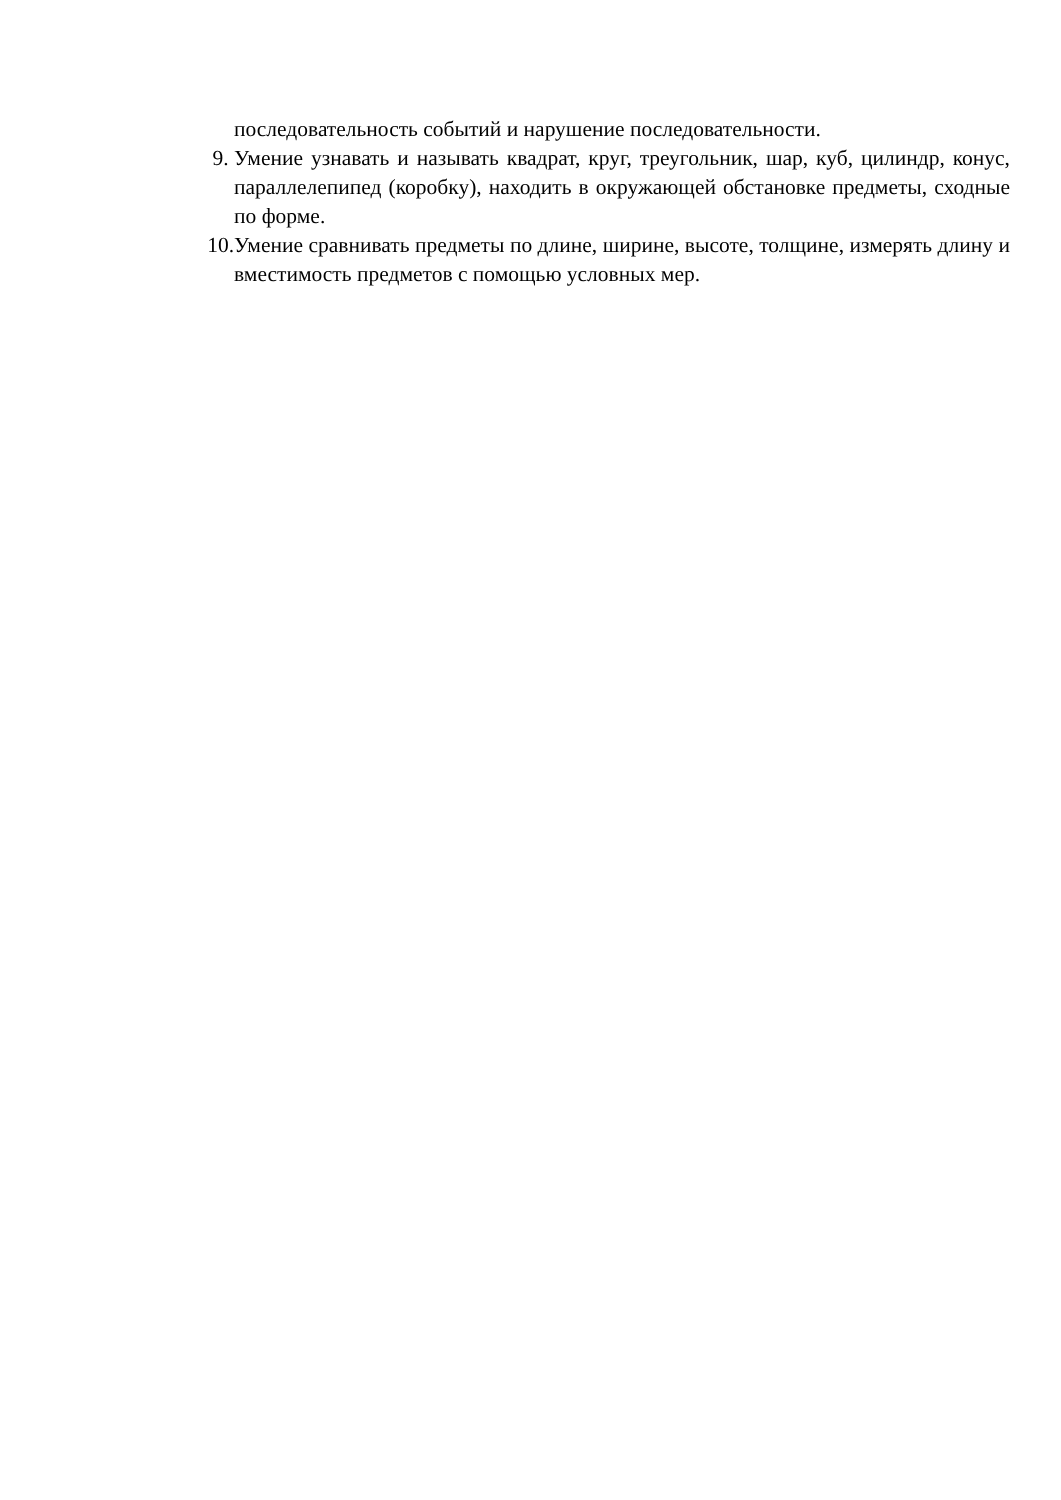последовательность событий и нарушение последовательности.
9. Умение узнавать и называть квадрат, круг, треугольник, шар, куб, цилиндр, конус, параллелепипед (коробку), находить в окружающей обстановке предметы, сходные по форме.
10.
Умение сравнивать предметы по длине, ширине, высоте, толщине, измерять длину и вместимость предметов с помощью условных мер.